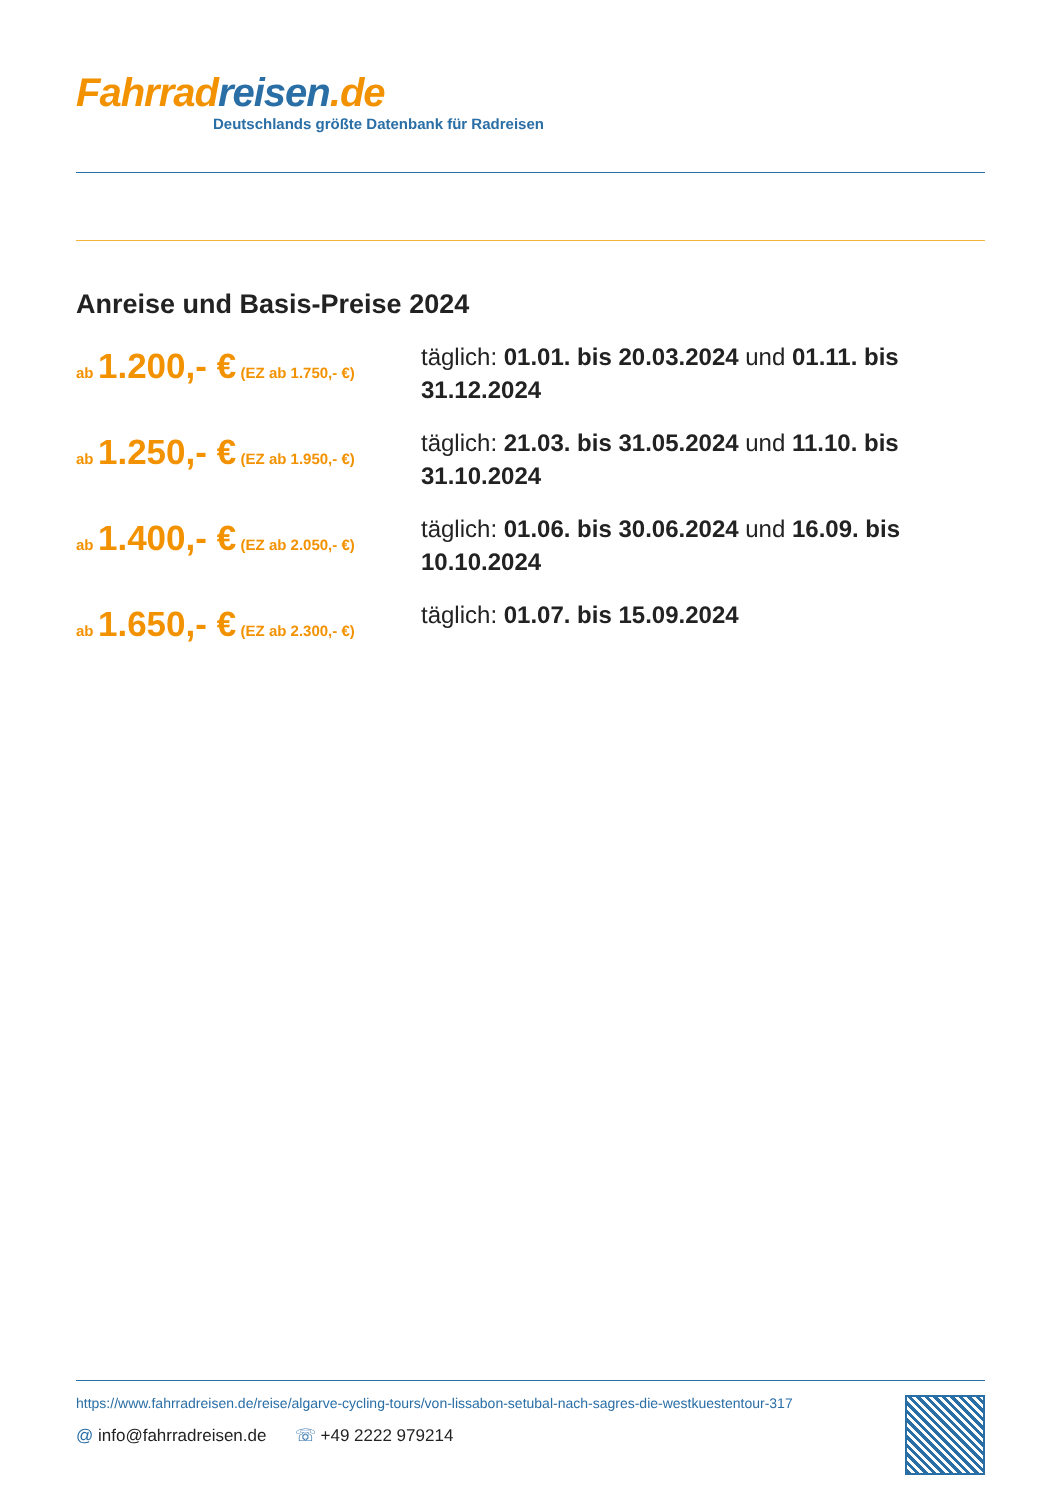Fahrrad reisen.de
Deutschlands größte Datenbank für Radreisen
Anreise und Basis-Preise 2024
ab 1.200,- € (EZ ab 1.750,- €)
täglich: 01.01. bis 20.03.2024 und 01.11. bis 31.12.2024
ab 1.250,- € (EZ ab 1.950,- €)
täglich: 21.03. bis 31.05.2024 und 11.10. bis 31.10.2024
ab 1.400,- € (EZ ab 2.050,- €)
täglich: 01.06. bis 30.06.2024 und 16.09. bis 10.10.2024
ab 1.650,- € (EZ ab 2.300,- €)
täglich: 01.07. bis 15.09.2024
https://www.fahrradreisen.de/reise/algarve-cycling-tours/von-lissabon-setubal-nach-sagres-die-westkuestentour-317
@ info@fahrradreisen.de ☏ +49 2222 979214